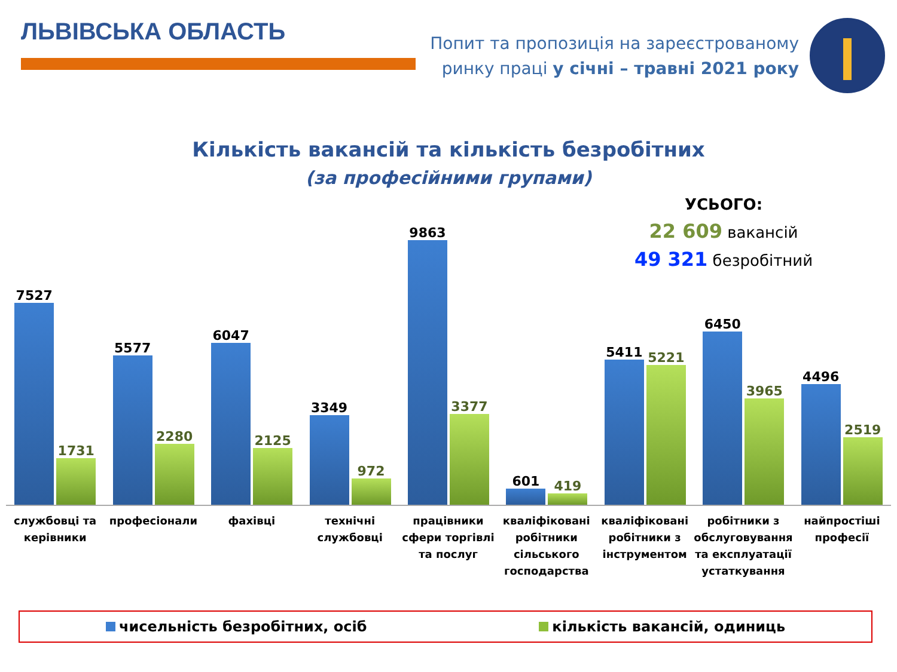ЛЬВІВСЬКА ОБЛАСТЬ
Попит та пропозиція на зареєстрованому
ринку праці у січні – травні 2021 року
Кількість вакансій та кількість безробітних
(за професійними групами)
УСЬОГО:
22 609 вакансій
49 321 безробітний
7527
1731
5577
2280
6047
2125
3349
972
9863
3377
601
419
5411
5221
6450
3965
4496
2519
службовці та керівники професіонали фахівці технічні службовці працівники сфери торгівлі та послуг
кваліфіковані робітники сільського господарства
кваліфіковані робітники з інструментом
робітники з обслуговування та експлуатації устаткування
найпростіші професії
чисельність безробітних, осіб кількість вакансій, одиниць